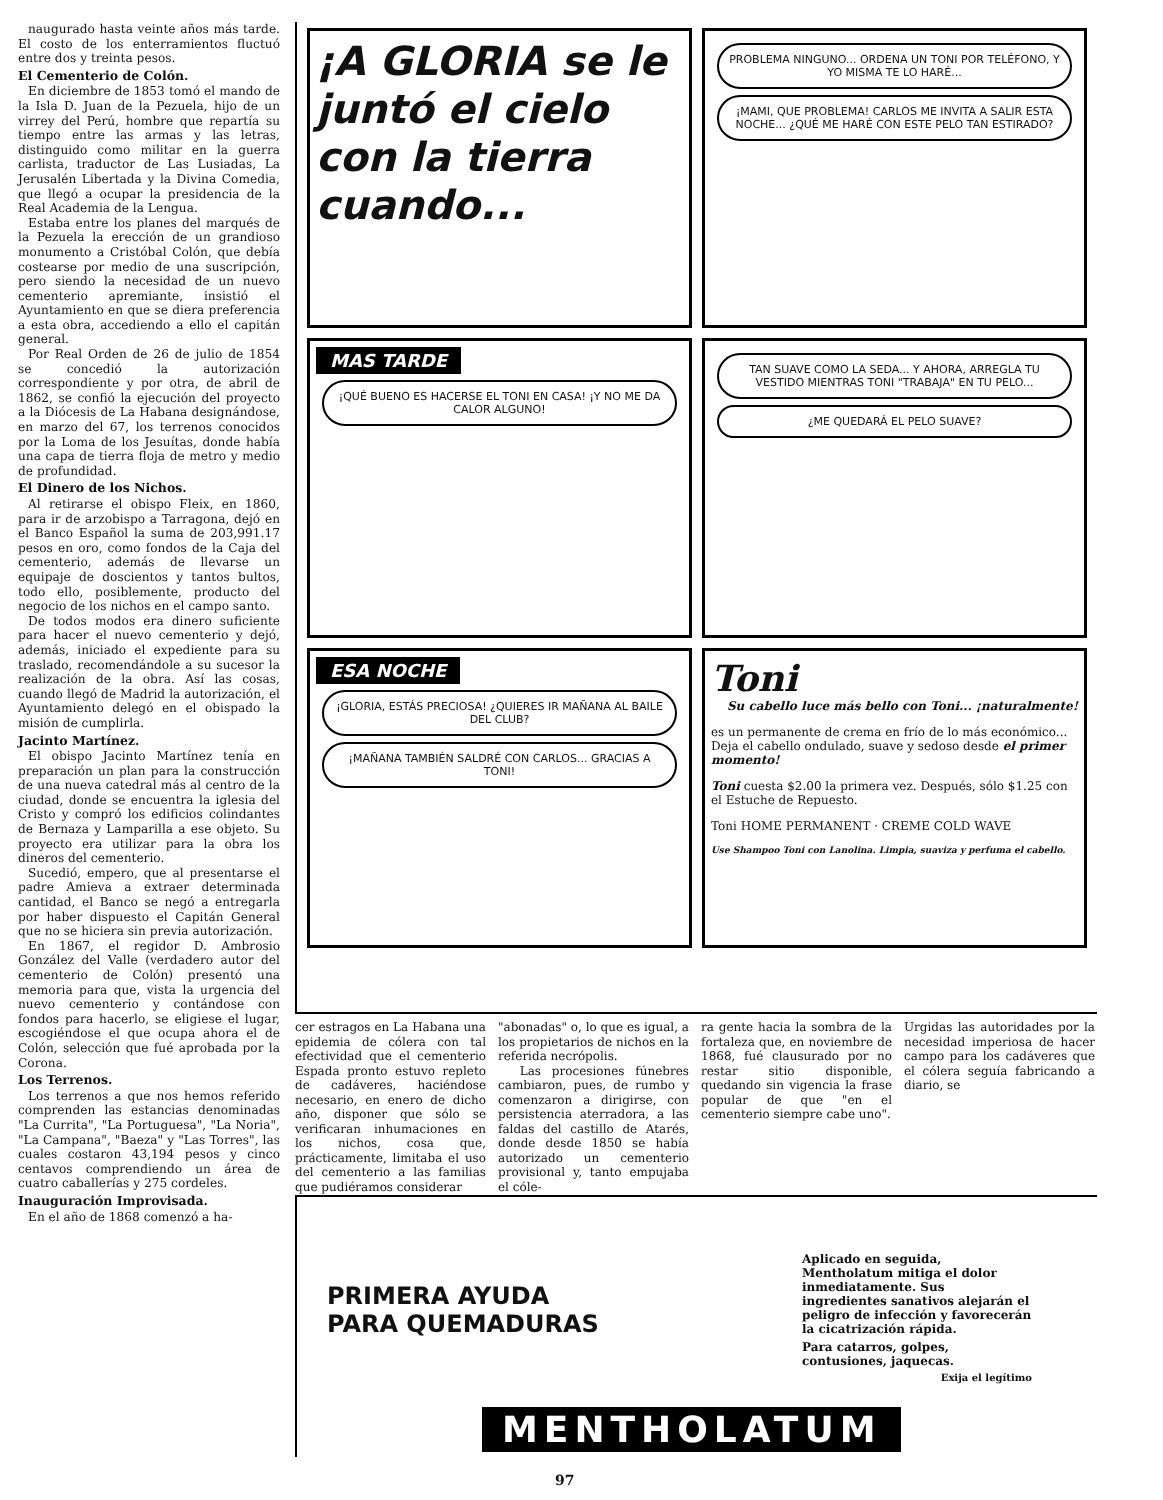naugurado hasta veinte años más tarde. El costo de los enterramientos fluctuó entre dos y treinta pesos.
El Cementerio de Colón.
En diciembre de 1853 tomó el mando de la Isla D. Juan de la Pezuela, hijo de un virrey del Perú, hombre que repartía su tiempo entre las armas y las letras, distinguido como militar en la guerra carlista, traductor de Las Lusiadas, La Jerusalén Libertada y la Divina Comedia, que llegó a ocupar la presidencia de la Real Academia de la Lengua.
Estaba entre los planes del marqués de la Pezuela la erección de un grandioso monumento a Cristóbal Colón, que debía costearse por medio de una suscripción, pero siendo la necesidad de un nuevo cementerio apremiante, insistió el Ayuntamiento en que se diera preferencia a esta obra, accediendo a ello el capitán general.
Por Real Orden de 26 de julio de 1854 se concedió la autorización correspondiente y por otra, de abril de 1862, se confió la ejecución del proyecto a la Diócesis de La Habana designándose, en marzo del 67, los terrenos conocidos por la Loma de los Jesuítas, donde había una capa de tierra floja de metro y medio de profundidad.
El Dinero de los Nichos.
Al retirarse el obispo Fleix, en 1860, para ir de arzobispo a Tarragona, dejó en el Banco Español la suma de 203,991.17 pesos en oro, como fondos de la Caja del cementerio, además de llevarse un equipaje de doscientos y tantos bultos, todo ello, posiblemente, producto del negocio de los nichos en el campo santo.
De todos modos era dinero suficiente para hacer el nuevo cementerio y dejó, además, iniciado el expediente para su traslado, recomendándole a su sucesor la realización de la obra. Así las cosas, cuando llegó de Madrid la autorización, el Ayuntamiento delegó en el obispado la misión de cumplirla.
Jacinto Martínez.
El obispo Jacinto Martínez tenía en preparación un plan para la construcción de una nueva catedral más al centro de la ciudad, donde se encuentra la iglesia del Cristo y compró los edificios colindantes de Bernaza y Lamparilla a ese objeto. Su proyecto era utilizar para la obra los dineros del cementerio.
Sucedió, empero, que al presentarse el padre Amieva a extraer determinada cantidad, el Banco se negó a entregarla por haber dispuesto el Capitán General que no se hiciera sin previa autorización.
En 1867, el regidor D. Ambrosio González del Valle (verdadero autor del cementerio de Colón) presentó una memoria para que, vista la urgencia del nuevo cementerio y contándose con fondos para hacerlo, se eligiese el lugar, escogiéndose el que ocupa ahora el de Colón, selección que fué aprobada por la Corona.
Los Terrenos.
Los terrenos a que nos hemos referido comprenden las estancias denominadas "La Currita", "La Portuguesa", "La Noria", "La Campana", "Baeza" y "Las Torres", las cuales costaron 43,194 pesos y cinco centavos comprendiendo un área de cuatro caballerías y 275 cordeles.
Inauguración Improvisada.
En el año de 1868 comenzó a ha-
¡A GLORIA se le juntó el cielo con la tierra cuando...
PROBLEMA NINGUNO... ORDENA UN TONI POR TELÉFONO, Y YO MISMA TE LO HARÉ...
¡MAMI, QUE PROBLEMA! CARLOS ME INVITA A SALIR ESTA NOCHE... ¿QUÉ ME HARÉ CON ESTE PELO TAN ESTIRADO?
MAS TARDE
¡QUÉ BUENO ES HACERSE EL TONI EN CASA! ¡Y NO ME DA CALOR ALGUNO!
TAN SUAVE COMO LA SEDA... Y AHORA, ARREGLA TU VESTIDO MIENTRAS TONI "TRABAJA" EN TU PELO...
¿ME QUEDARÁ EL PELO SUAVE?
ESA NOCHE
¡GLORIA, ESTÁS PRECIOSA! ¿QUIERES IR MAÑANA AL BAILE DEL CLUB?
¡MAÑANA TAMBIÉN SALDRÉ CON CARLOS... GRACIAS A TONI!
Toni
Su cabello luce más bello con Toni... ¡naturalmente!
es un permanente de crema en frío de lo más económico... Deja el cabello ondulado, suave y sedoso desde el primer momento!
Toni cuesta $2.00 la primera vez. Después, sólo $1.25 con el Estuche de Repuesto.
Toni HOME PERMANENT · CREME COLD WAVE
Use Shampoo Toni con Lanolina. Limpia, suaviza y perfuma el cabello.
cer estragos en La Habana una epidemia de cólera con tal efectividad que el cementerio Espada pronto estuvo repleto de cadáveres, haciéndose necesario, en enero de dicho año, disponer que sólo se verificaran inhumaciones en los nichos, cosa que, prácticamente, limitaba el uso del cementerio a las familias que pudiéramos considerar
"abonadas" o, lo que es igual, a los propietarios de nichos en la referida necrópolis.
Las procesiones fúnebres cambiaron, pues, de rumbo y comenzaron a dirigirse, con persistencia aterradora, a las faldas del castillo de Atarés, donde desde 1850 se había autorizado un cementerio provisional y, tanto empujaba el cóle-
ra gente hacia la sombra de la fortaleza que, en noviembre de 1868, fué clausurado por no restar sitio disponible, quedando sin vigencia la frase popular de que "en el cementerio siempre cabe uno".
Urgidas las autoridades por la necesidad imperiosa de hacer campo para los cadáveres que el cólera seguía fabricando a diario, se
PRIMERA AYUDA
PARA QUEMADURAS
Aplicado en seguida, Mentholatum mitiga el dolor inmediatamente. Sus ingredientes sanativos alejarán el peligro de infección y favorecerán la cicatrización rápida.
Para catarros, golpes, contusiones, jaquecas.
Exija el legítimo
MENTHOLATUM
97